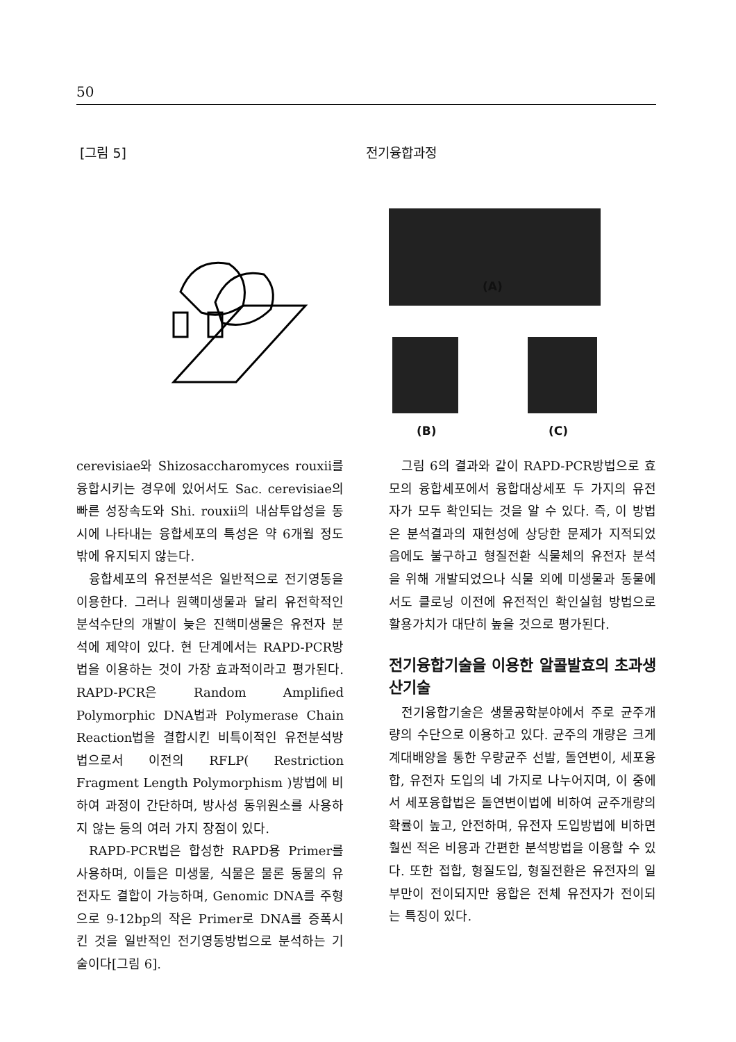50
[그림 5] 전기융합과정
(A)
(B) (C)
cerevisiae와 Shizosaccharomyces rouxii를 융합시키는 경우에 있어서도 Sac. cerevisiae의 빠른 성장속도와 Shi. rouxii의 내삼투압성을 동시에 나타내는 융합세포의 특성은 약 6개월 정도밖에 유지되지 않는다.
융합세포의 유전분석은 일반적으로 전기영동을 이용한다. 그러나 원핵미생물과 달리 유전학적인 분석수단의 개발이 늦은 진핵미생물은 유전자 분석에 제약이 있다. 현 단계에서는 RAPD-PCR방법을 이용하는 것이 가장 효과적이라고 평가된다. RAPD-PCR은 Random Amplified Polymorphic DNA법과 Polymerase Chain Reaction법을 결합시킨 비특이적인 유전분석방법으로서 이전의 RFLP( Restriction Fragment Length Polymorphism )방법에 비하여 과정이 간단하며, 방사성 동위원소를 사용하지 않는 등의 여러 가지 장점이 있다.
RAPD-PCR법은 합성한 RAPD용 Primer를 사용하며, 이들은 미생물, 식물은 물론 동물의 유전자도 결합이 가능하며, Genomic DNA를 주형으로 9-12bp의 작은 Primer로 DNA를 증폭시킨 것을 일반적인 전기영동방법으로 분석하는 기술이다[그림 6].
그림 6의 결과와 같이 RAPD-PCR방법으로 효모의 융합세포에서 융합대상세포 두 가지의 유전자가 모두 확인되는 것을 알 수 있다. 즉, 이 방법은 분석결과의 재현성에 상당한 문제가 지적되었음에도 불구하고 형질전환 식물체의 유전자 분석을 위해 개발되었으나 식물 외에 미생물과 동물에서도 클로닝 이전에 유전적인 확인실험 방법으로 활용가치가 대단히 높을 것으로 평가된다.
전기융합기술을 이용한 알콜발효의 초과생산기술
전기융합기술은 생물공학분야에서 주로 균주개량의 수단으로 이용하고 있다. 균주의 개량은 크게 계대배양을 통한 우량균주 선발, 돌연변이, 세포융합, 유전자 도입의 네 가지로 나누어지며, 이 중에서 세포융합법은 돌연변이법에 비하여 균주개량의 확률이 높고, 안전하며, 유전자 도입방법에 비하면 훨씬 적은 비용과 간편한 분석방법을 이용할 수 있다. 또한 접합, 형질도입, 형질전환은 유전자의 일부만이 전이되지만 융합은 전체 유전자가 전이되는 특징이 있다.